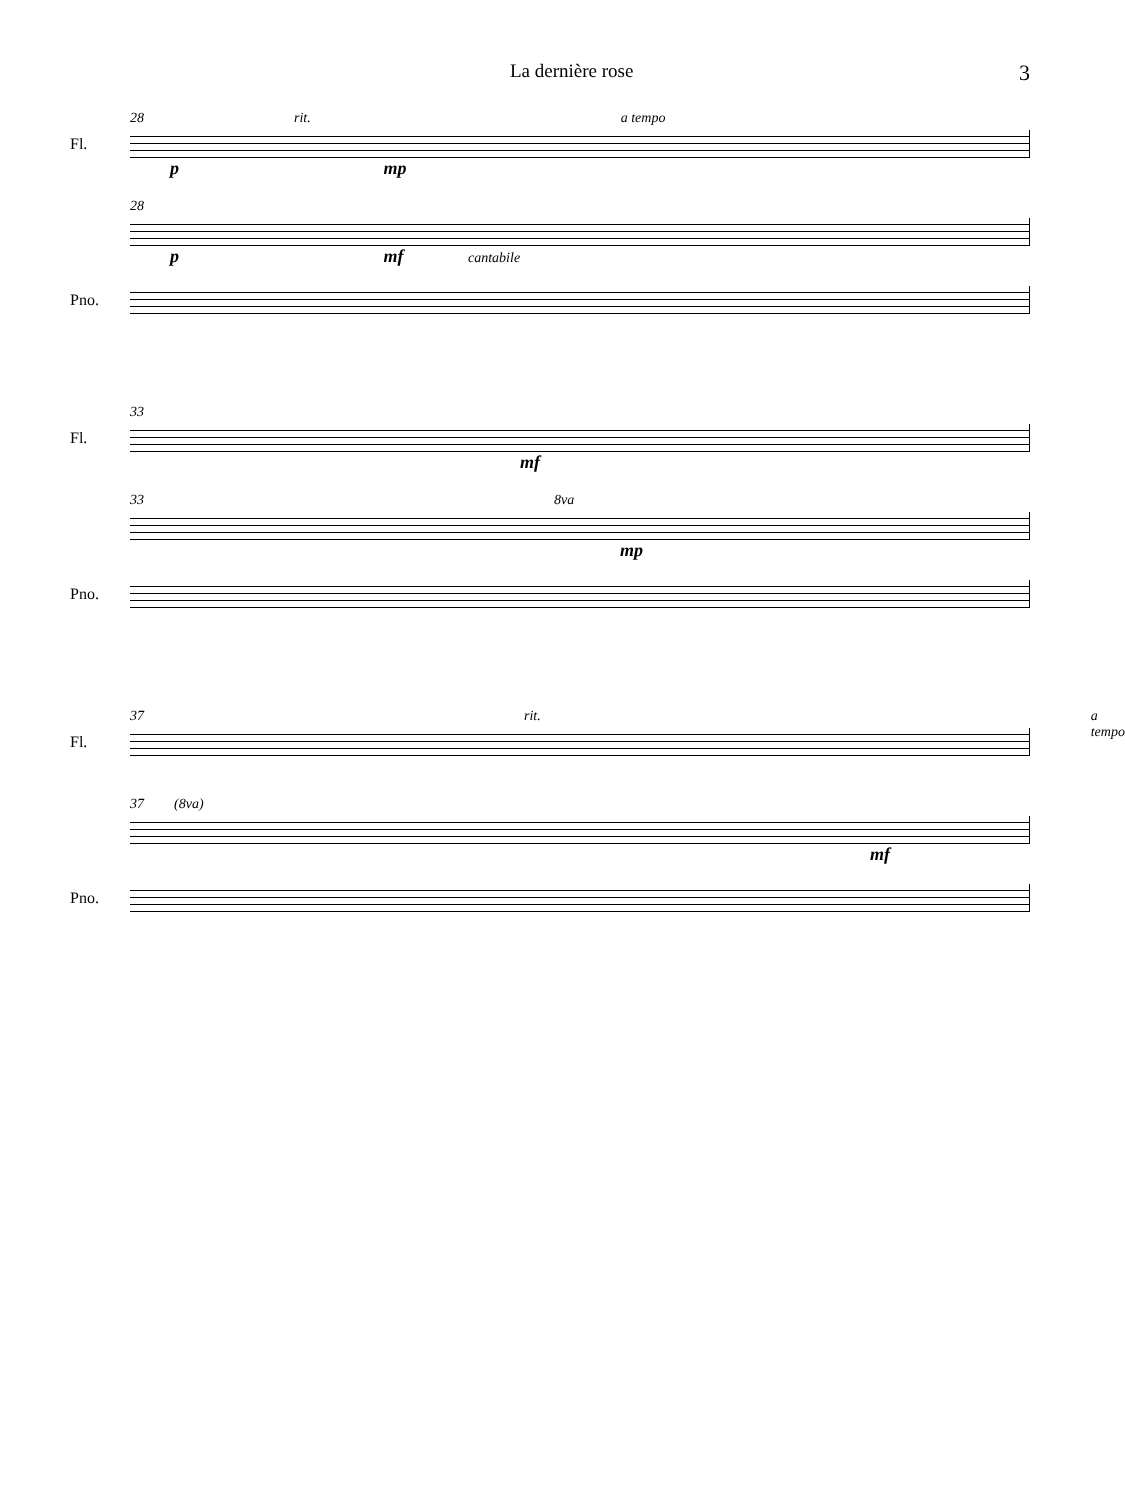La dernière rose 3
28 rit. a tempo
Fl.
p mp
28
p mf cantabile
Pno.
33
Fl.
mf
33 8va
mp
Pno.
37 rit. a tempo
Fl.
37 (8va)
mf
Pno.